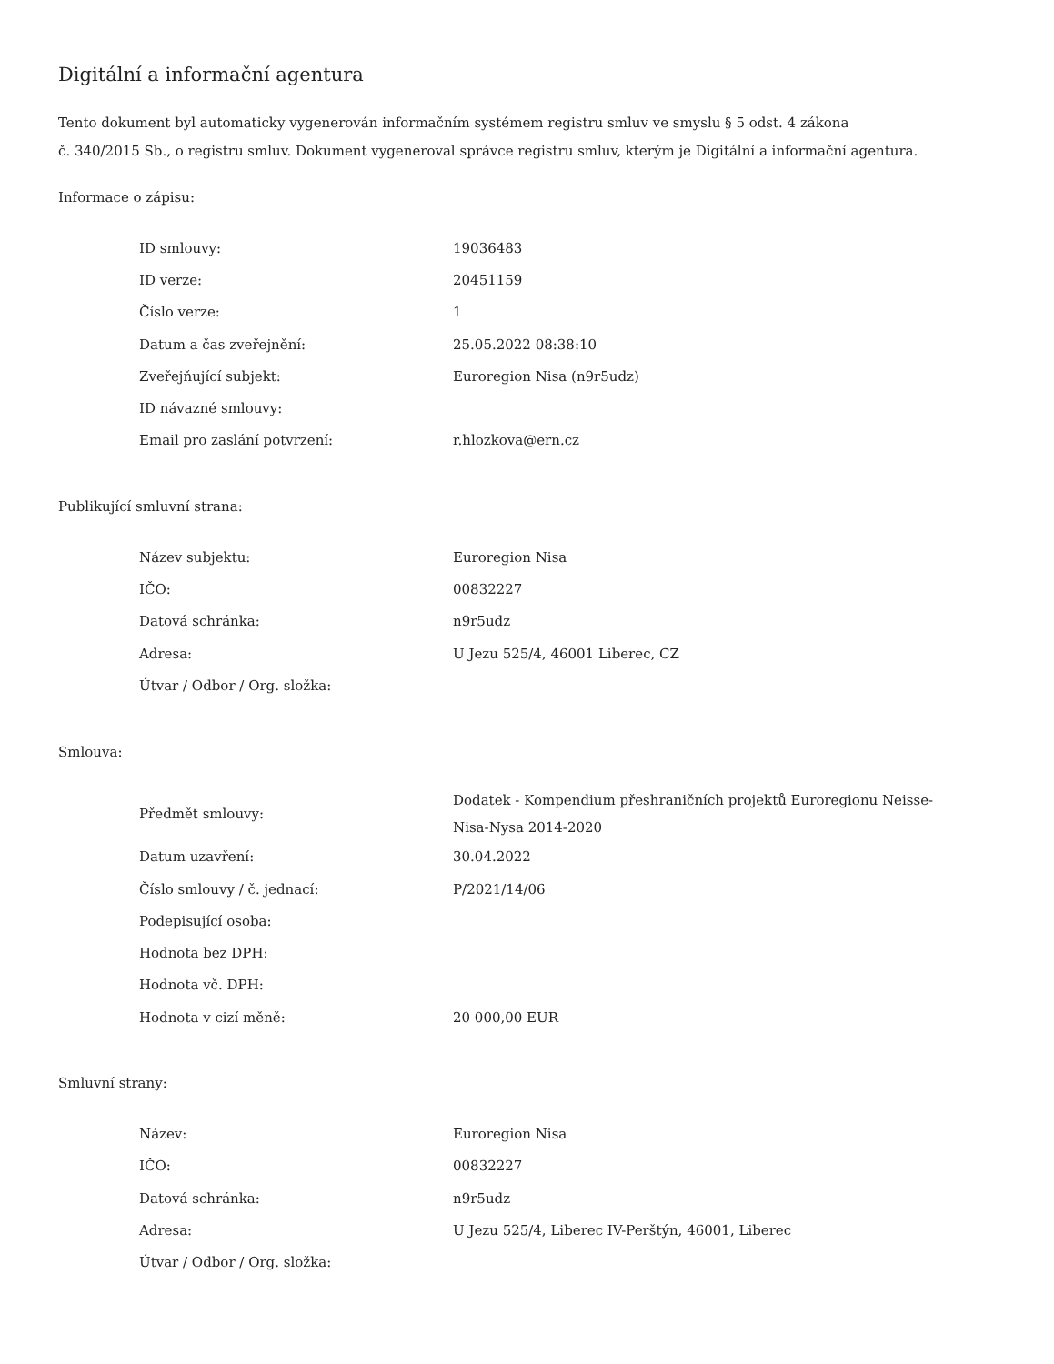Digitální a informační agentura
Tento dokument byl automaticky vygenerován informačním systémem registru smluv ve smyslu § 5 odst. 4 zákona
č. 340/2015 Sb., o registru smluv. Dokument vygeneroval správce registru smluv, kterým je Digitální a informační agentura.
Informace o zápisu:
| ID smlouvy: | 19036483 |
| ID verze: | 20451159 |
| Číslo verze: | 1 |
| Datum a čas zveřejnění: | 25.05.2022 08:38:10 |
| Zveřejňující subjekt: | Euroregion Nisa (n9r5udz) |
| ID návazné smlouvy: | |
| Email pro zaslání potvrzení: | r.hlozkova@ern.cz |
Publikující smluvní strana:
| Název subjektu: | Euroregion Nisa |
| IČO: | 00832227 |
| Datová schránka: | n9r5udz |
| Adresa: | U Jezu 525/4, 46001 Liberec, CZ |
| Útvar / Odbor / Org. složka: | |
Smlouva:
| Předmět smlouvy: | Dodatek - Kompendium přeshraničních projektů Euroregionu Neisse-Nisa-Nysa 2014-2020 |
| Datum uzavření: | 30.04.2022 |
| Číslo smlouvy / č. jednací: | P/2021/14/06 |
| Podepisující osoba: | |
| Hodnota bez DPH: | |
| Hodnota vč. DPH: | |
| Hodnota v cizí měně: | 20 000,00 EUR |
Smluvní strany:
| Název: | Euroregion Nisa |
| IČO: | 00832227 |
| Datová schránka: | n9r5udz |
| Adresa: | U Jezu 525/4, Liberec IV-Perštýn, 46001, Liberec |
| Útvar / Odbor / Org. složka: | |